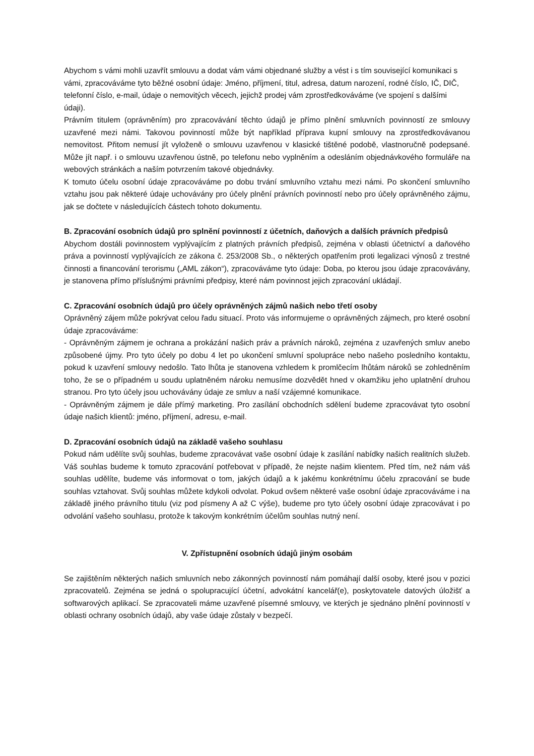Abychom s vámi mohli uzavřít smlouvu a dodat vám vámi objednané služby a vést i s tím související komunikaci s vámi, zpracováváme tyto běžné osobní údaje: Jméno, příjmení, titul, adresa, datum narození, rodné číslo, IČ, DIČ, telefonní číslo, e-mail, údaje o nemovitých věcech, jejichž prodej vám zprostředkováváme (ve spojení s dalšími údaji).
Právním titulem (oprávněním) pro zpracovávání těchto údajů je přímo plnění smluvních povinností ze smlouvy uzavřené mezi námi. Takovou povinností může být například příprava kupní smlouvy na zprostředkovávanou nemovitost. Přitom nemusí jít vyloženě o smlouvu uzavřenou v klasické tištěné podobě, vlastnoručně podepsané. Může jít např. i o smlouvu uzavřenou ústně, po telefonu nebo vyplněním a odesláním objednávkového formuláře na webových stránkách a naším potvrzením takové objednávky.
K tomuto účelu osobní údaje zpracováváme po dobu trvání smluvního vztahu mezi námi. Po skončení smluvního vztahu jsou pak některé údaje uchovávány pro účely plnění právních povinností nebo pro účely oprávněného zájmu, jak se dočtete v následujících částech tohoto dokumentu.
B. Zpracování osobních údajů pro splnění povinností z účetních, daňových a dalších právních předpisů
Abychom dostáli povinnostem vyplývajícím z platných právních předpisů, zejména v oblasti účetnictví a daňového práva a povinností vyplývajících ze zákona č. 253/2008 Sb., o některých opatřením proti legalizaci výnosů z trestné činnosti a financování terorismu („AML zákon“), zpracováváme tyto údaje: Doba, po kterou jsou údaje zpracovávány, je stanovena přímo příslušnými právními předpisy, které nám povinnost jejich zpracování ukládají.
C. Zpracování osobních údajů pro účely oprávněných zájmů našich nebo třetí osoby
Oprávněný zájem může pokrývat celou řadu situací. Proto vás informujeme o oprávněných zájmech, pro které osobní údaje zpracováváme:
- Oprávněným zájmem je ochrana a prokázání našich práv a právních nároků, zejména z uzavřených smluv anebo způsobené újmy. Pro tyto účely po dobu 4 let po ukončení smluvní spolupráce nebo našeho posledního kontaktu, pokud k uzavření smlouvy nedošlo. Tato lhůta je stanovena vzhledem k promlčecím lhůtám nároků se zohledněním toho, že se o případném u soudu uplatněném nároku nemusíme dozvědět hned v okamžiku jeho uplatnění druhou stranou. Pro tyto účely jsou uchovávány údaje ze smluv a naší vzájemné komunikace.
- Oprávněným zájmem je dále přímý marketing. Pro zasílání obchodních sdělení budeme zpracovávat tyto osobní údaje našich klientů: jméno, příjmení, adresu, e-mail.
D. Zpracování osobních údajů na základě vašeho souhlasu
Pokud nám udělíte svůj souhlas, budeme zpracovávat vaše osobní údaje k zasílání nabídky našich realitních služeb. Váš souhlas budeme k tomuto zpracování potřebovat v případě, že nejste našim klientem. Před tím, než nám váš souhlas udělíte, budeme vás informovat o tom, jakých údajů a k jakému konkrétnímu účelu zpracování se bude souhlas vztahovat. Svůj souhlas můžete kdykoli odvolat. Pokud ovšem některé vaše osobní údaje zpracováváme i na základě jiného právního titulu (viz pod písmeny A až C výše), budeme pro tyto účely osobní údaje zpracovávat i po odvolání vašeho souhlasu, protože k takovým konkrétním účelům souhlas nutný není.
V. Zpřístupnění osobních údajů jiným osobám
Se zajištěním některých našich smluvních nebo zákonných povinností nám pomáhají další osoby, které jsou v pozici zpracovatelů. Zejména se jedná o spolupracující účetní, advokátní kancelář(e), poskytovatele datových úložišť a softwarových aplikací. Se zpracovateli máme uzavřené písemné smlouvy, ve kterých je sjednáno plnění povinností v oblasti ochrany osobních údajů, aby vaše údaje zůstaly v bezpečí.